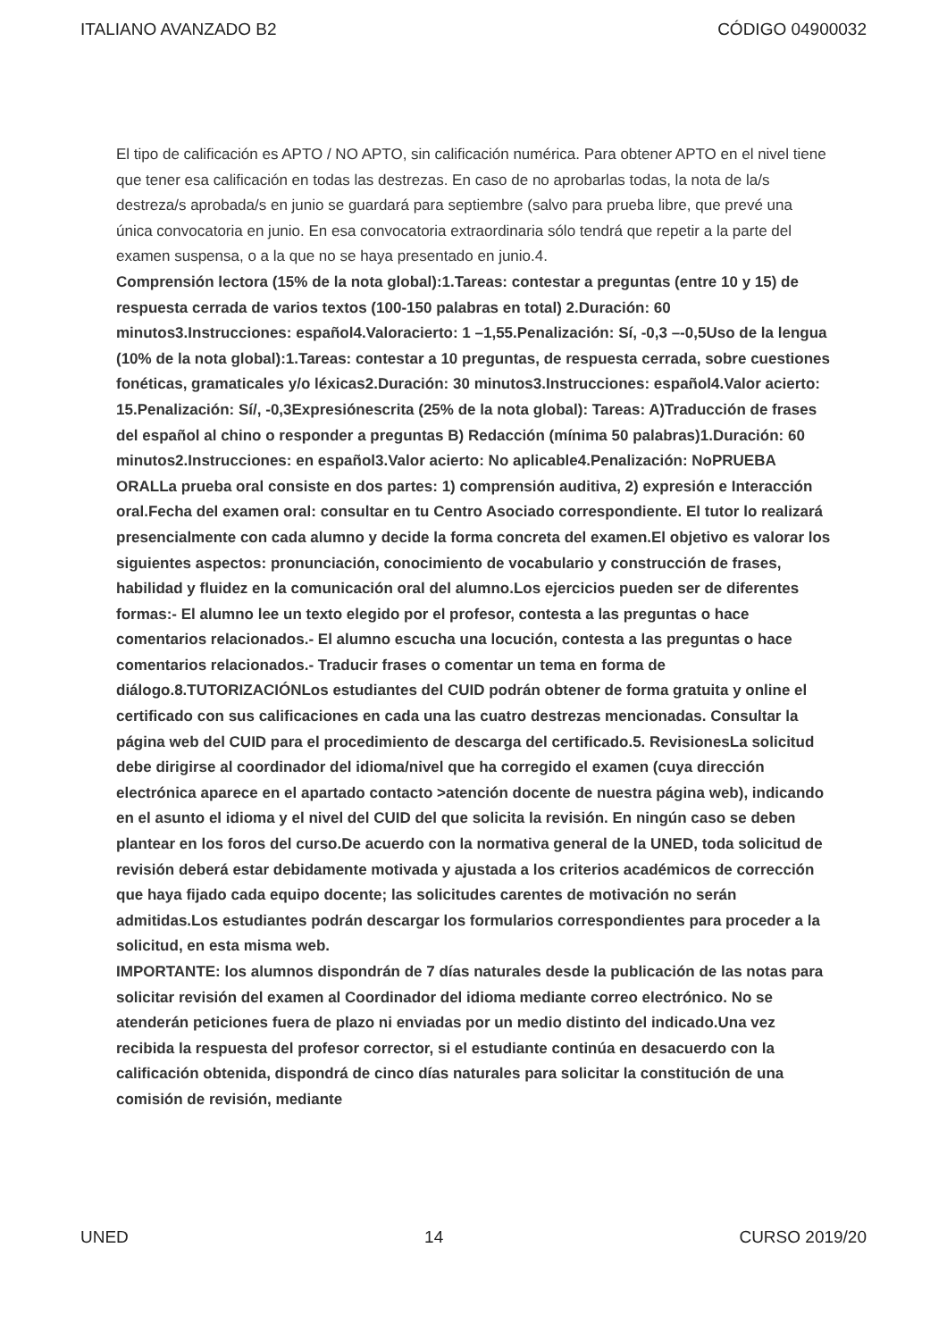ITALIANO AVANZADO B2 CÓDIGO 04900032
El tipo de calificación es APTO / NO APTO, sin calificación numérica. Para obtener APTO en el nivel tiene que tener esa calificación en todas las destrezas. En caso de no aprobarlas todas, la nota de la/s destreza/s aprobada/s en junio se guardará para septiembre (salvo para prueba libre, que prevé una única convocatoria en junio. En esa convocatoria extraordinaria sólo tendrá que repetir a la parte del examen suspensa, o a la que no se haya presentado en junio.4.
Comprensión lectora (15% de la nota global):1.Tareas: contestar a preguntas (entre 10 y 15) de respuesta cerrada de varios textos (100-150 palabras en total) 2.Duración: 60 minutos3.Instrucciones: español4.Valoracierto: 1 –1,55.Penalización: Sí, -0,3 –-0,5Uso de la lengua (10% de la nota global):1.Tareas: contestar a 10 preguntas, de respuesta cerrada, sobre cuestiones fonéticas, gramaticales y/o léxicas2.Duración: 30 minutos3.Instrucciones: español4.Valor acierto: 15.Penalización: Sí/, -0,3Expresiónescrita (25% de la nota global): Tareas: A)Traducción de frases del español al chino o responder a preguntas B) Redacción (mínima 50 palabras)1.Duración: 60 minutos2.Instrucciones: en español3.Valor acierto: No aplicable4.Penalización: NoPRUEBA ORALLa prueba oral consiste en dos partes: 1) comprensión auditiva, 2) expresión e Interacción oral.Fecha del examen oral: consultar en tu Centro Asociado correspondiente. El tutor lo realizará presencialmente con cada alumno y decide la forma concreta del examen.El objetivo es valorar los siguientes aspectos: pronunciación, conocimiento de vocabulario y construcción de frases, habilidad y fluidez en la comunicación oral del alumno.Los ejercicios pueden ser de diferentes formas:- El alumno lee un texto elegido por el profesor, contesta a las preguntas o hace comentarios relacionados.- El alumno escucha una locución, contesta a las preguntas o hace comentarios relacionados.- Traducir frases o comentar un tema en forma de diálogo.8.TUTORIZACIÓNLos estudiantes del CUID podrán obtener de forma gratuita y online el certificado con sus calificaciones en cada una las cuatro destrezas mencionadas. Consultar la página web del CUID para el procedimiento de descarga del certificado.5. RevisionesLa solicitud debe dirigirse al coordinador del idioma/nivel que ha corregido el examen (cuya dirección electrónica aparece en el apartado contacto >atención docente de nuestra página web), indicando en el asunto el idioma y el nivel del CUID del que solicita la revisión. En ningún caso se deben plantear en los foros del curso.De acuerdo con la normativa general de la UNED, toda solicitud de revisión deberá estar debidamente motivada y ajustada a los criterios académicos de corrección que haya fijado cada equipo docente; las solicitudes carentes de motivación no serán admitidas.Los estudiantes podrán descargar los formularios correspondientes para proceder a la solicitud, en esta misma web.
IMPORTANTE: los alumnos dispondrán de 7 días naturales desde la publicación de las notas para solicitar revisión del examen al Coordinador del idioma mediante correo electrónico. No se atenderán peticiones fuera de plazo ni enviadas por un medio distinto del indicado.Una vez recibida la respuesta del profesor corrector, si el estudiante continúa en desacuerdo con la calificación obtenida, dispondrá de cinco días naturales para solicitar la constitución de una comisión de revisión, mediante
UNED 14 CURSO 2019/20